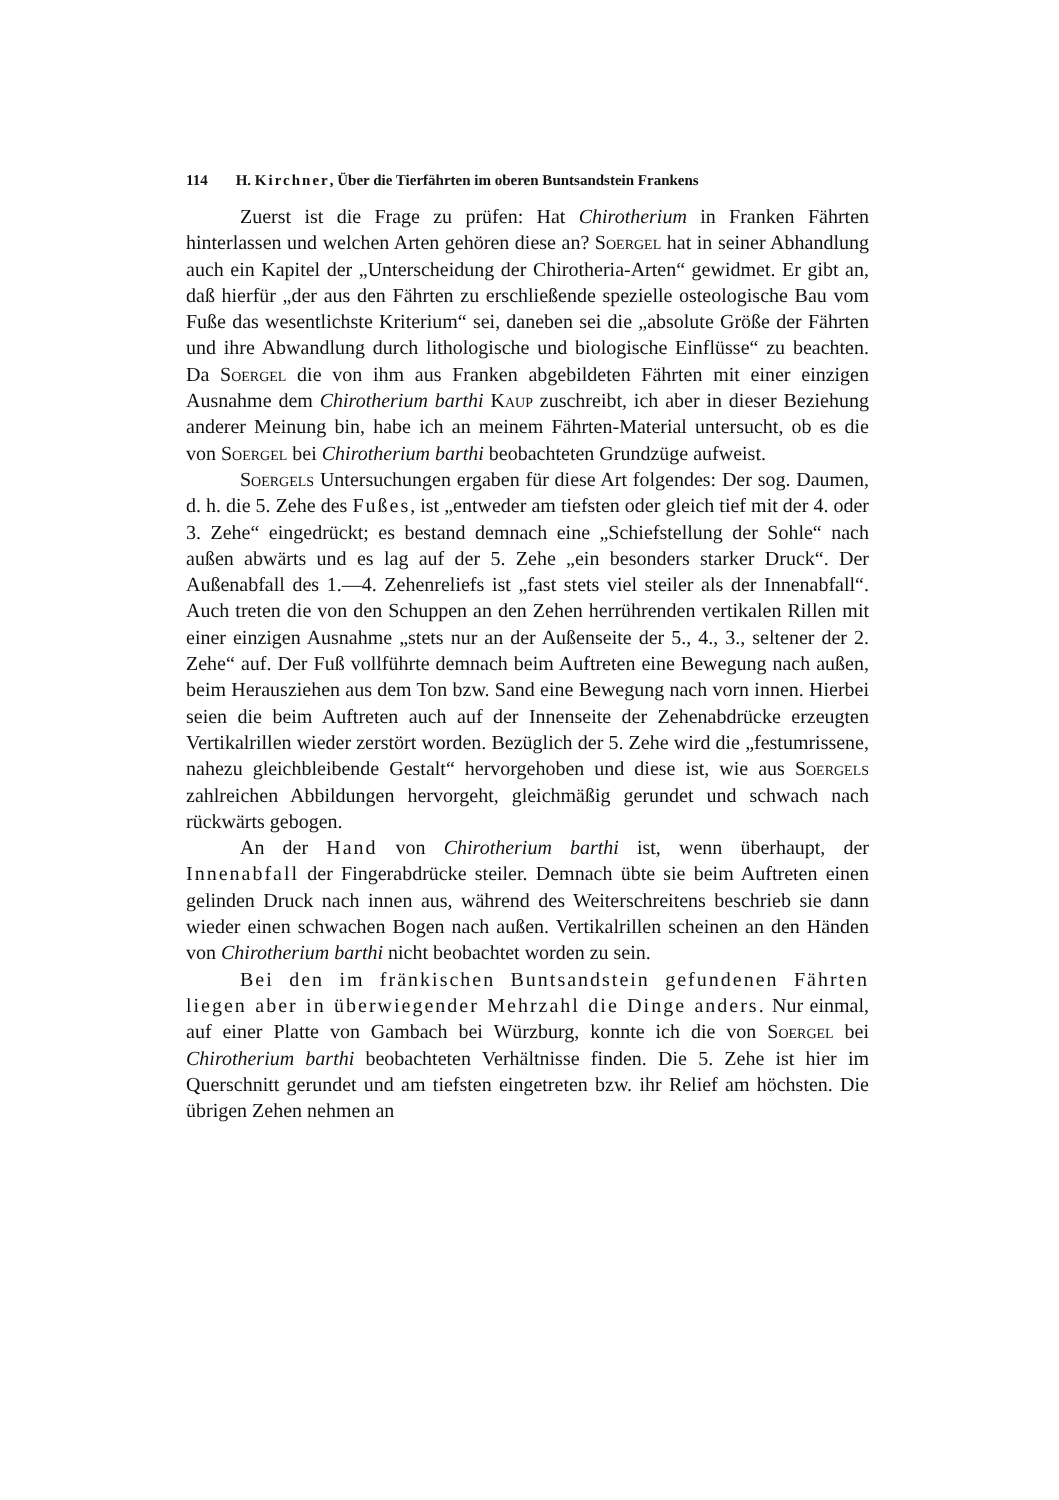114 H. Kirchner, Über die Tierfährten im oberen Buntsandstein Frankens
Zuerst ist die Frage zu prüfen: Hat Chirotherium in Franken Fährten hinterlassen und welchen Arten gehören diese an? Soergel hat in seiner Abhandlung auch ein Kapitel der „Unterscheidung der Chirotheria-Arten“ gewidmet. Er gibt an, daß hierfür „der aus den Fährten zu erschließende spezielle osteologische Bau vom Fuße das wesentlichste Kriterium“ sei, daneben sei die „absolute Größe der Fährten und ihre Abwandlung durch lithologische und biologische Einflüsse“ zu beachten. Da Soergel die von ihm aus Franken abgebildeten Fährten mit einer einzigen Ausnahme dem Chirotherium barthi Kaup zuschreibt, ich aber in dieser Beziehung anderer Meinung bin, habe ich an meinem Fährten-Material untersucht, ob es die von Soergel bei Chirotherium barthi beobachteten Grundzüge aufweist.
Soergels Untersuchungen ergaben für diese Art folgendes: Der sog. Daumen, d. h. die 5. Zehe des Fußes, ist „entweder am tiefsten oder gleich tief mit der 4. oder 3. Zehe“ eingedrückt; es bestand demnach eine „Schiefstellung der Sohle“ nach außen abwärts und es lag auf der 5. Zehe „ein besonders starker Druck“. Der Außenabfall des 1.—4. Zehenreliefs ist „fast stets viel steiler als der Innenabfall“. Auch treten die von den Schuppen an den Zehen herrührenden vertikalen Rillen mit einer einzigen Ausnahme „stets nur an der Außenseite der 5., 4., 3., seltener der 2. Zehe“ auf. Der Fuß vollführte demnach beim Auftreten eine Bewegung nach außen, beim Herausziehen aus dem Ton bzw. Sand eine Bewegung nach vorn innen. Hierbei seien die beim Auftreten auch auf der Innenseite der Zehenabdrücke erzeugten Vertikalrillen wieder zerstört worden. Bezüglich der 5. Zehe wird die „festumrissene, nahezu gleichbleibende Gestalt“ hervorgehoben und diese ist, wie aus Soergels zahlreichen Abbildungen hervorgeht, gleichmäßig gerundet und schwach nach rückwärts gebogen.
An der Hand von Chirotherium barthi ist, wenn überhaupt, der Innenabfall der Fingerabdrücke steiler. Demnach übte sie beim Auftreten einen gelinden Druck nach innen aus, während des Weiterschreitens beschrieb sie dann wieder einen schwachen Bogen nach außen. Vertikalrillen scheinen an den Händen von Chirotherium barthi nicht beobachtet worden zu sein.
Bei den im fränkischen Buntsandstein gefundenen Fährten liegen aber in überwiegender Mehrzahl die Dinge anders. Nur einmal, auf einer Platte von Gambach bei Würzburg, konnte ich die von Soergel bei Chirotherium barthi beobachteten Verhältnisse finden. Die 5. Zehe ist hier im Querschnitt gerundet und am tiefsten eingetreten bzw. ihr Relief am höchsten. Die übrigen Zehen nehmen an